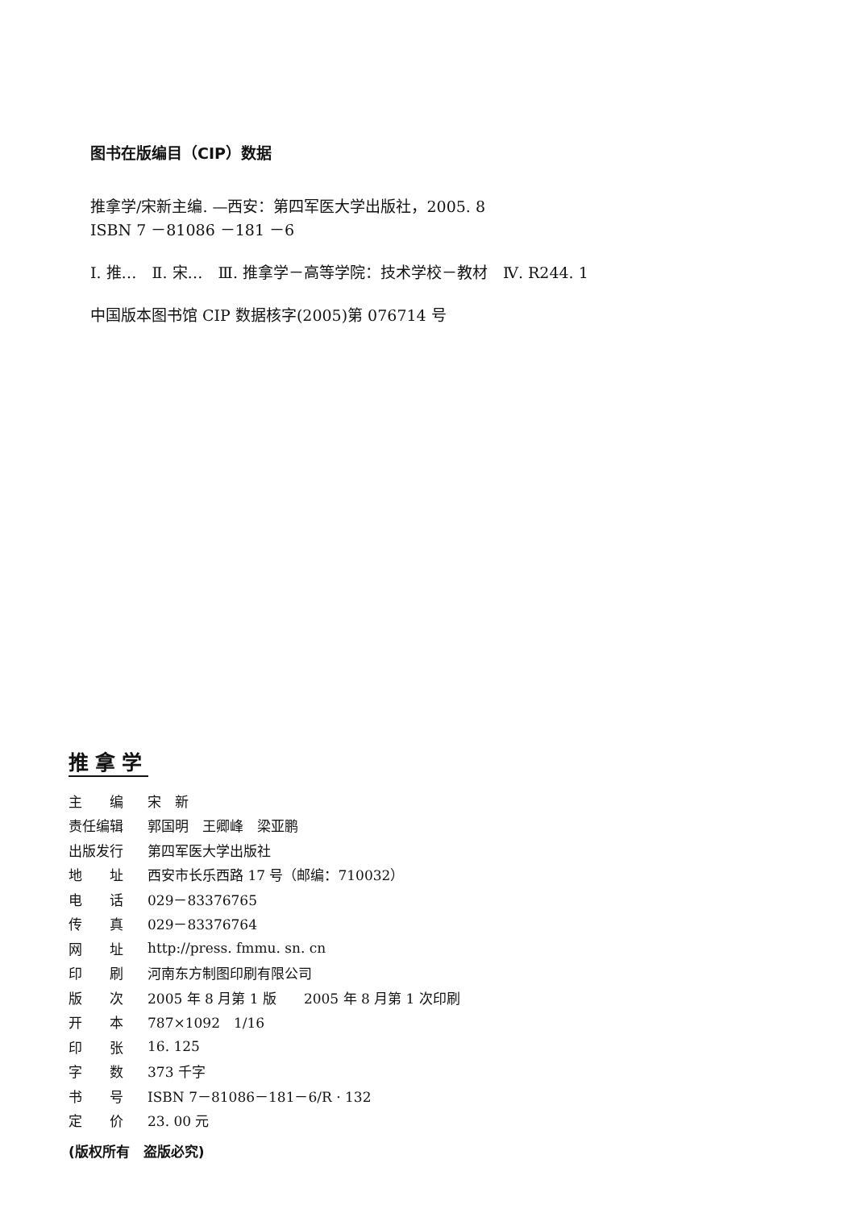图书在版编目（CIP）数据
推拿学/宋新主编. —西安：第四军医大学出版社，2005. 8
ISBN 7 －81086 －181 －6
Ⅰ. 推…　Ⅱ. 宋…　Ⅲ. 推拿学－高等学院：技术学校－教材　Ⅳ. R244. 1
中国版本图书馆 CIP 数据核字(2005)第 076714 号
推拿学
| 主 编 | 宋 新 |
| 责任编辑 | 郭国明 王卿峰 梁亚鹏 |
| 出版发行 | 第四军医大学出版社 |
| 地 址 | 西安市长乐西路 17 号（邮编：710032） |
| 电 话 | 029－83376765 |
| 传 真 | 029－83376764 |
| 网 址 | http://press. fmmu. sn. cn |
| 印 刷 | 河南东方制图印刷有限公司 |
| 版 次 | 2005 年 8 月第 1 版 2005 年 8 月第 1 次印刷 |
| 开 本 | 787×1092 1/16 |
| 印 张 | 16. 125 |
| 字 数 | 373 千字 |
| 书 号 | ISBN 7－81086－181－6/R · 132 |
| 定 价 | 23. 00 元 |
(版权所有　盗版必究)